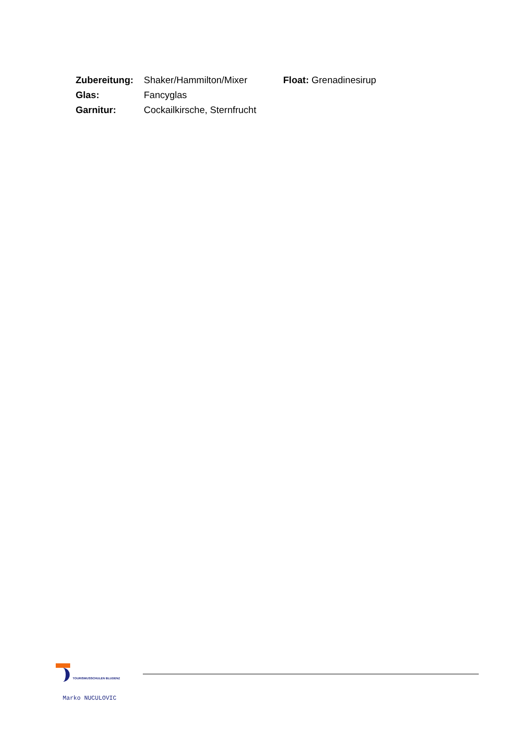Zubereitung: Shaker/Hammilton/Mixer Float: Grenadinesirup
Glas: Fancyglas
Garnitur: Cockailkirsche, Sternfrucht
TOURISMUSSCHULEN BLUDENZ
Marko NUCULOVIC